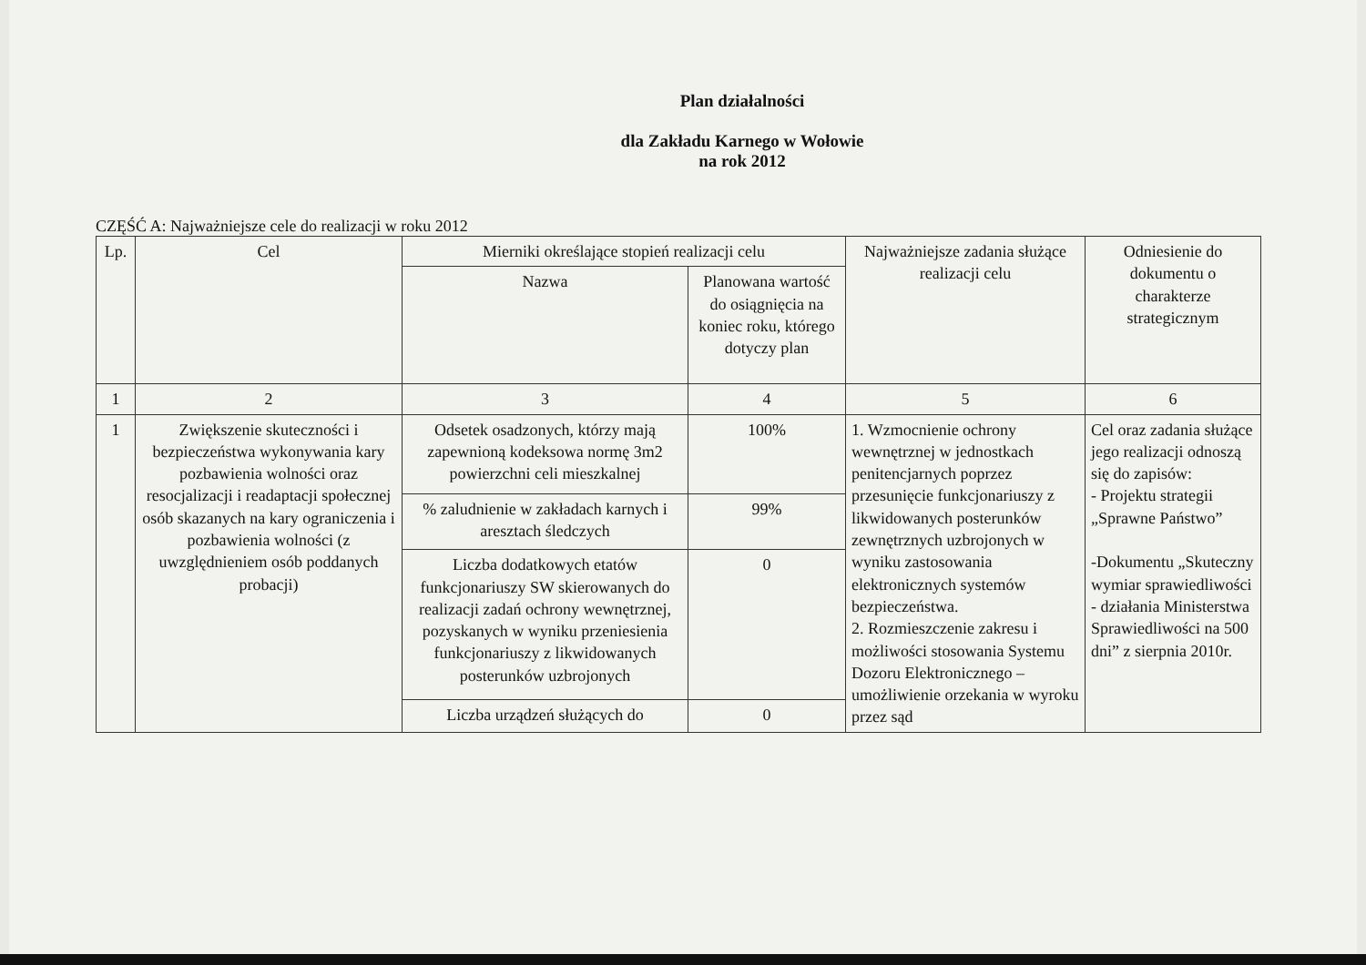Plan działalności
dla Zakładu Karnego w Wołowie
na rok 2012
CZĘŚĆ A: Najważniejsze cele do realizacji w roku 2012
| Lp. | Cel | Mierniki określające stopień realizacji celu | | Najważniejsze zadania służące realizacji celu | Odniesienie do dokumentu o charakterze strategicznym |
| --- | --- | --- | --- | --- | --- |
| | | Nazwa | Planowana wartość do osiągnięcia na koniec roku, którego dotyczy plan | | |
| 1 | 2 | 3 | 4 | 5 | 6 |
| 1 | Zwiększenie skuteczności i bezpieczeństwa wykonywania kary pozbawienia wolności oraz resocjalizacji i readaptacji społecznej osób skazanych na kary ograniczenia i pozbawienia wolności (z uwzględnieniem osób poddanych probacji) | Odsetek osadzonych, którzy mają zapewnioną kodeksowa normę 3m2 powierzchni celi mieszkalnej | 100% | 1. Wzmocnienie ochrony wewnętrznej w jednostkach penitencjarnych poprzez przesunięcie funkcjonariuszy z likwidowanych posterunków zewnętrznych uzbrojonych w wyniku zastosowania elektronicznych systemów bezpieczeństwa. 2. Rozmieszczenie zakresu i możliwości stosowania Systemu Dozoru Elektronicznego – umożliwienie orzekania w wyroku przez sąd | Cel oraz zadania służące jego realizacji odnoszą się do zapisów: - Projektu strategii „Sprawne Państwo” -Dokumentu „Skuteczny wymiar sprawiedliwości - działania Ministerstwa Sprawiedliwości na 500 dni” z sierpnia 2010r. |
| | | % zaludnienie w zakładach karnych i aresztach śledczych | 99% | | |
| | | Liczba dodatkowych etatów funkcjonariuszy SW skierowanych do realizacji zadań ochrony wewnętrznej, pozyskanych w wyniku przeniesienia funkcjonariuszy z likwidowanych posterunków uzbrojonych | 0 | | |
| | | Liczba urządzeń służących do | 0 | | |